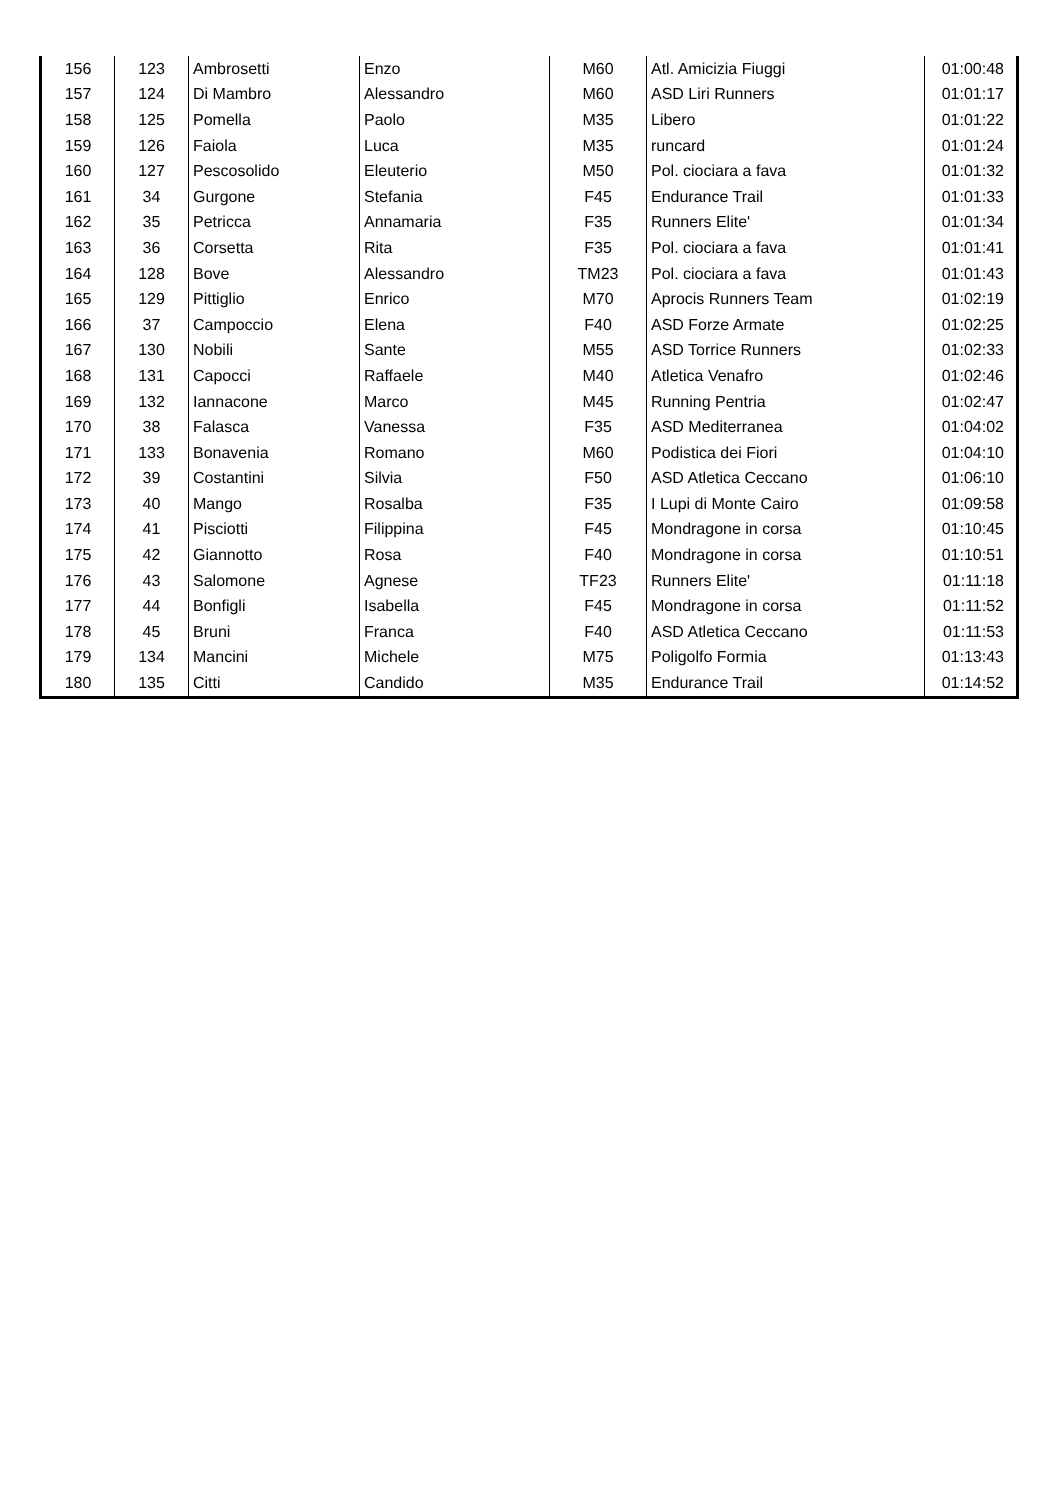| 156 | 123 | Ambrosetti | Enzo | M60 | Atl. Amicizia Fiuggi | 01:00:48 |
| 157 | 124 | Di Mambro | Alessandro | M60 | ASD Liri Runners | 01:01:17 |
| 158 | 125 | Pomella | Paolo | M35 | Libero | 01:01:22 |
| 159 | 126 | Faiola | Luca | M35 | runcard | 01:01:24 |
| 160 | 127 | Pescosolido | Eleuterio | M50 | Pol. ciociara a fava | 01:01:32 |
| 161 | 34 | Gurgone | Stefania | F45 | Endurance Trail | 01:01:33 |
| 162 | 35 | Petricca | Annamaria | F35 | Runners Elite' | 01:01:34 |
| 163 | 36 | Corsetta | Rita | F35 | Pol. ciociara a fava | 01:01:41 |
| 164 | 128 | Bove | Alessandro | TM23 | Pol. ciociara a fava | 01:01:43 |
| 165 | 129 | Pittiglio | Enrico | M70 | Aprocis Runners Team | 01:02:19 |
| 166 | 37 | Campoccio | Elena | F40 | ASD Forze Armate | 01:02:25 |
| 167 | 130 | Nobili | Sante | M55 | ASD Torrice Runners | 01:02:33 |
| 168 | 131 | Capocci | Raffaele | M40 | Atletica Venafro | 01:02:46 |
| 169 | 132 | Iannacone | Marco | M45 | Running Pentria | 01:02:47 |
| 170 | 38 | Falasca | Vanessa | F35 | ASD Mediterranea | 01:04:02 |
| 171 | 133 | Bonavenia | Romano | M60 | Podistica dei Fiori | 01:04:10 |
| 172 | 39 | Costantini | Silvia | F50 | ASD Atletica Ceccano | 01:06:10 |
| 173 | 40 | Mango | Rosalba | F35 | I Lupi di Monte Cairo | 01:09:58 |
| 174 | 41 | Pisciotti | Filippina | F45 | Mondragone in corsa | 01:10:45 |
| 175 | 42 | Giannotto | Rosa | F40 | Mondragone in corsa | 01:10:51 |
| 176 | 43 | Salomone | Agnese | TF23 | Runners Elite' | 01:11:18 |
| 177 | 44 | Bonfigli | Isabella | F45 | Mondragone in corsa | 01:11:52 |
| 178 | 45 | Bruni | Franca | F40 | ASD Atletica Ceccano | 01:11:53 |
| 179 | 134 | Mancini | Michele | M75 | Poligolfo Formia | 01:13:43 |
| 180 | 135 | Citti | Candido | M35 | Endurance Trail | 01:14:52 |